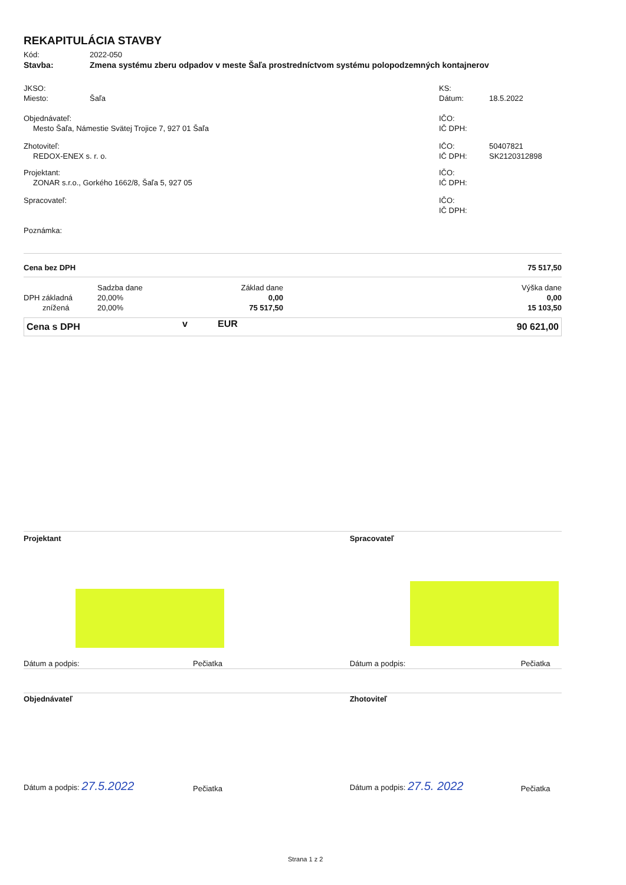REKAPITULÁCIA STAVBY
| Kód: | 2022-050 |
| Stavba: | Zmena systému zberu odpadov v meste Šaľa prostredníctvom systému polopodzemných kontajnerov |
| JKSO: | | KS: | |
| Miesto: | Šaľa | Dátum: | 18.5.2022 |
| Objednávateľ: | | IČO: | |
| Mesto Šaľa, Námestie Svätej Trojice 7, 927 01 Šaľa | | IČ DPH: | |
| Zhotoviteľ: | | IČO: | 50407821 |
| REDOX-ENEX s. r. o. | | IČ DPH: | SK2120312898 |
| Projektant: | | IČO: | |
| ZONAR s.r.o., Gorkého 1662/8, Šaľa 5, 927 05 | | IČ DPH: | |
| Spracovateľ: | | IČO: | |
| | | IČ DPH: | |
| Poznámka: | | | |
| Cena bez DPH | | | 75 517,50 |
| | Sadzba dane | Základ dane | Výška dane |
| DPH základná | 20,00% | 0,00 | 0,00 |
| znížená | 20,00% | 75 517,50 | 15 103,50 |
| Cena s DPH | v | EUR | 90 621,00 |
| Projektant | | Spracovateľ | |
| Dátum a podpis: | Pečiatka | Dátum a podpis: | Pečiatka |
| Objednávateľ | | Zhotoviteľ | |
| Dátum a podpis: 27.5.2022 | Pečiatka | Dátum a podpis: 27.5. 2022 | Pečiatka |
Strana 1 z 2